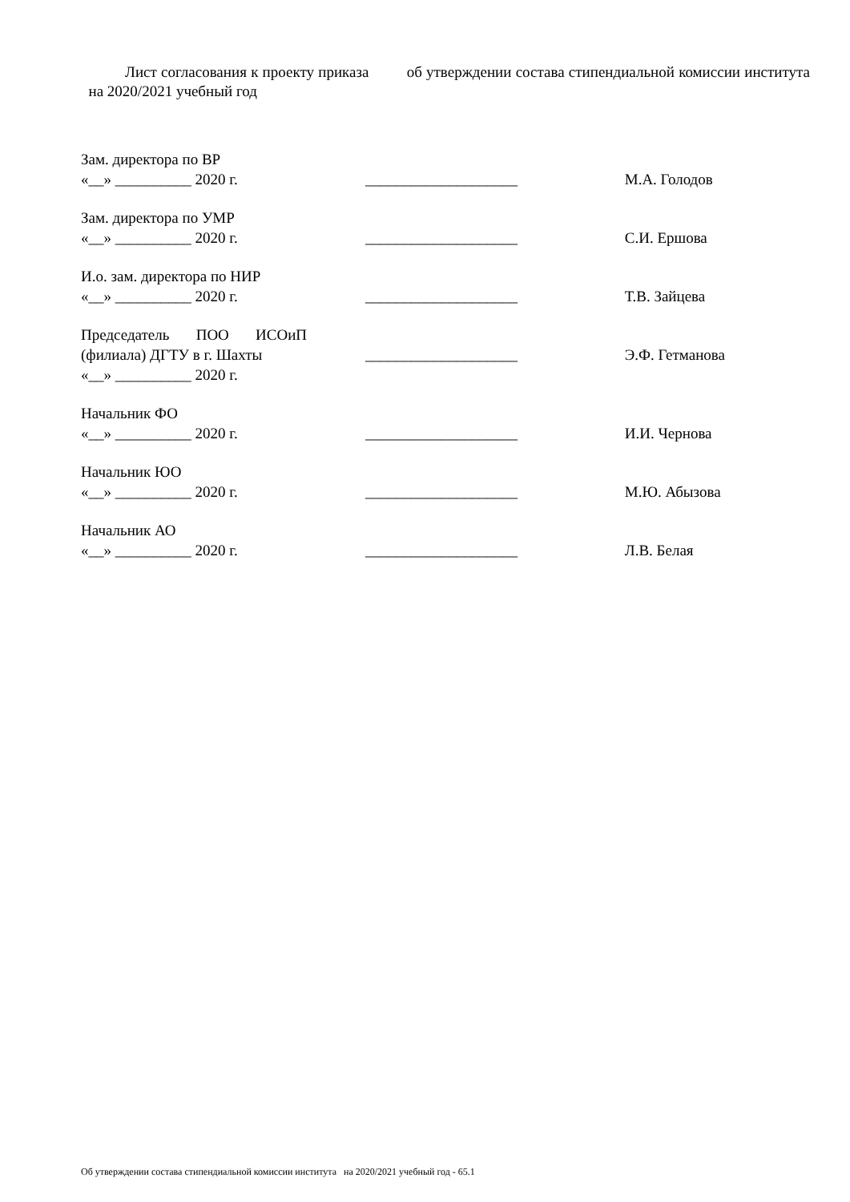Лист согласования к проекту приказа об утверждении состава стипендиальной комиссии института на 2020/2021 учебный год
Зам. директора по ВР
«__» __________ 2020 г.
____________________
М.А. Голодов
Зам. директора по УМР
«__» __________ 2020 г.
____________________
С.И. Ершова
И.о. зам. директора по НИР
«__» __________ 2020 г.
____________________
Т.В. Зайцева
Председатель ПОО ИСОиП
(филиала) ДГТУ в г. Шахты
____________________
Э.Ф. Гетманова
«__» __________ 2020 г.
Начальник ФО
«__» __________ 2020 г.
____________________
И.И. Чернова
Начальник ЮО
«__» __________ 2020 г.
____________________
М.Ю. Абызова
Начальник АО
«__» __________ 2020 г.
____________________
Л.В. Белая
Об утверждении состава стипендиальной комиссии института на 2020/2021 учебный год - 65.1